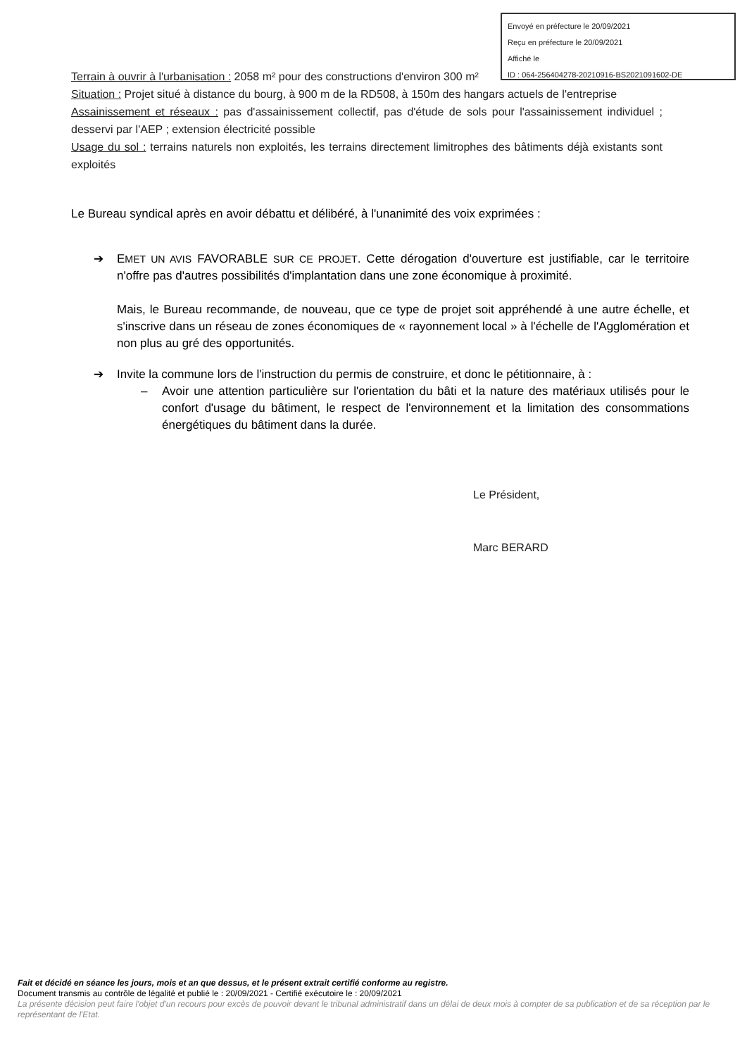Envoyé en préfecture le 20/09/2021
Reçu en préfecture le 20/09/2021
Affiché le
ID : 064-256404278-20210916-BS2021091602-DE
Terrain à ouvrir à l'urbanisation : 2058 m² pour des constructions d'environ 300 m²
Situation : Projet situé à distance du bourg, à 900 m de la RD508, à 150m des hangars actuels de l'entreprise
Assainissement et réseaux : pas d'assainissement collectif, pas d'étude de sols pour l'assainissement individuel ; desservi par l'AEP ; extension électricité possible
Usage du sol : terrains naturels non exploités, les terrains directement limitrophes des bâtiments déjà existants sont exploités
Le Bureau syndical après en avoir débattu et délibéré, à l'unanimité des voix exprimées :
➔
EMET UN AVIS FAVORABLE SUR CE PROJET. Cette dérogation d'ouverture est justifiable, car le territoire n'offre pas d'autres possibilités d'implantation dans une zone économique à proximité.
Mais, le Bureau recommande, de nouveau, que ce type de projet soit appréhendé à une autre échelle, et s'inscrive dans un réseau de zones économiques de « rayonnement local » à l'échelle de l'Agglomération et non plus au gré des opportunités.
➔
Invite la commune lors de l'instruction du permis de construire, et donc le pétitionnaire, à :
–
Avoir une attention particulière sur l'orientation du bâti et la nature des matériaux utilisés pour le confort d'usage du bâtiment, le respect de l'environnement et la limitation des consommations énergétiques du bâtiment dans la durée.
Le Président,
Marc BERARD
Fait et décidé en séance les jours, mois et an que dessus, et le présent extrait certifié conforme au registre.
Document transmis au contrôle de légalité et publié le : 20/09/2021 - Certifié exécutoire le : 20/09/2021
La présente décision peut faire l'objet d'un recours pour excès de pouvoir devant le tribunal administratif dans un délai de deux mois à compter de sa publication et de sa réception par le représentant de l'Etat.